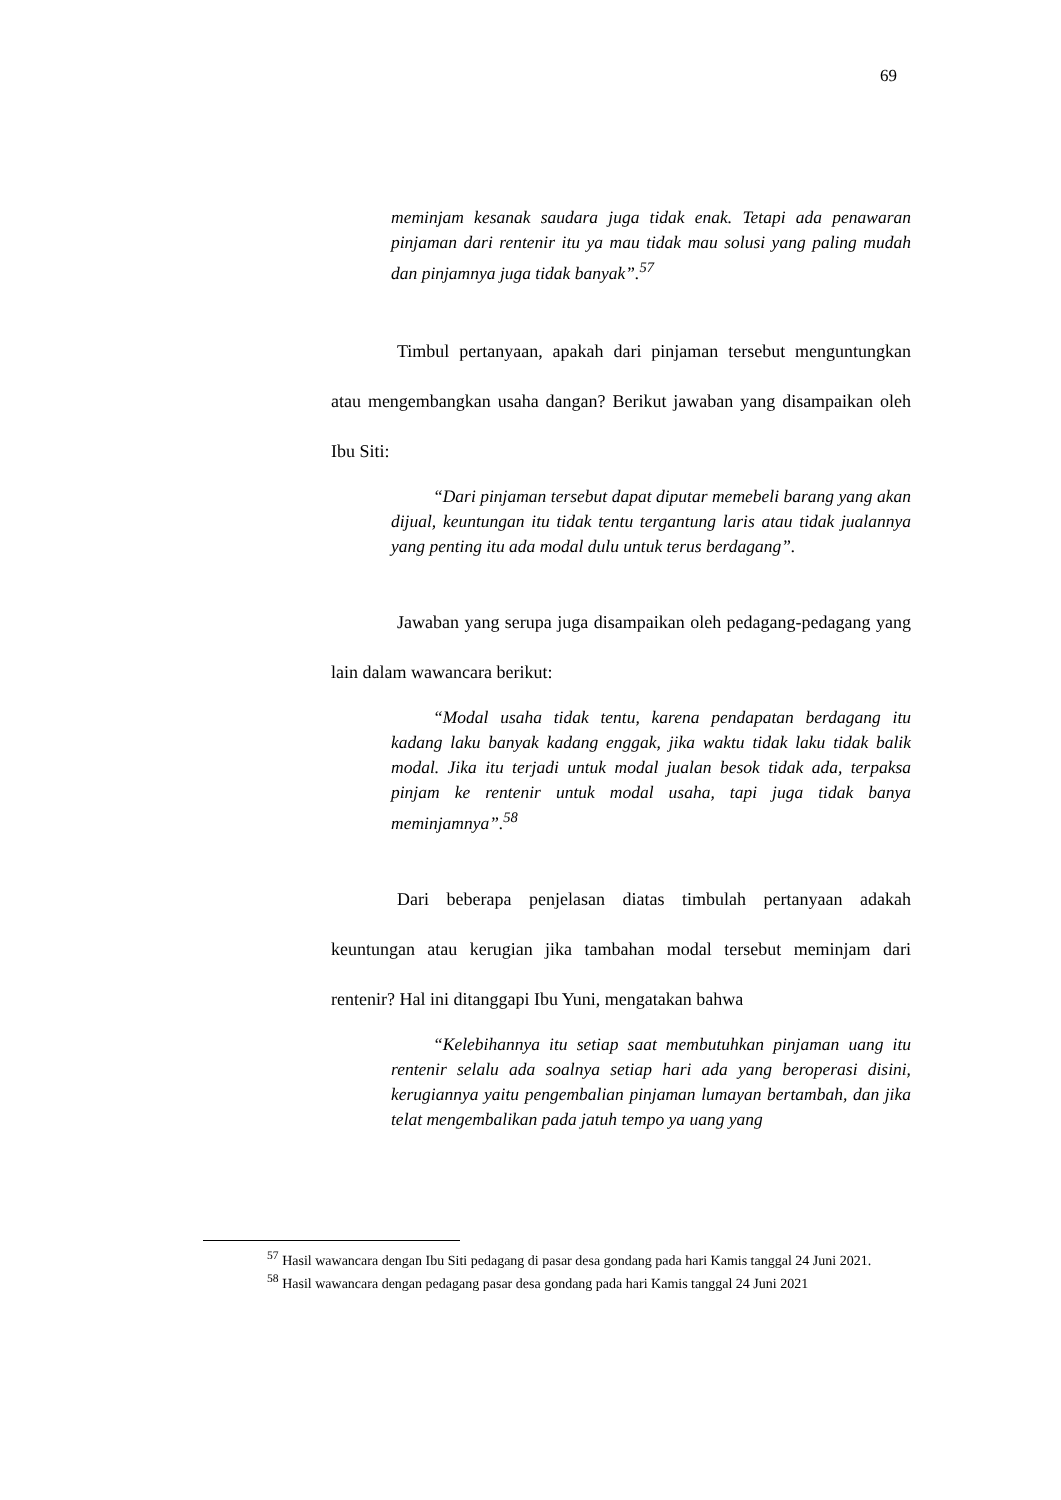69
meminjam kesanak saudara juga tidak enak. Tetapi ada penawaran pinjaman dari rentenir itu ya mau tidak mau solusi yang paling mudah dan pinjamnya juga tidak banyak”.<sup>57</sup>
Timbul pertanyaan, apakah dari pinjaman tersebut menguntungkan atau mengembangkan usaha dangan? Berikut jawaban yang disampaikan oleh Ibu Siti:
“Dari pinjaman tersebut dapat diputar memebeli barang yang akan dijual, keuntungan itu tidak tentu tergantung laris atau tidak jualannya yang penting itu ada modal dulu untuk terus berdagang”.
Jawaban yang serupa juga disampaikan oleh pedagang-pedagang yang lain dalam wawancara berikut:
“Modal usaha tidak tentu, karena pendapatan berdagang itu kadang laku banyak kadang enggak, jika waktu tidak laku tidak balik modal. Jika itu terjadi untuk modal jualan besok tidak ada, terpaksa pinjam ke rentenir untuk modal usaha, tapi juga tidak banya meminjamnya”.<sup>58</sup>
Dari beberapa penjelasan diatas timbulah pertanyaan adakah keuntungan atau kerugian jika tambahan modal tersebut meminjam dari rentenir? Hal ini ditanggapi Ibu Yuni, mengatakan bahwa
“Kelebihannya itu setiap saat membutuhkan pinjaman uang itu rentenir selalu ada soalnya setiap hari ada yang beroperasi disini, kerugiannya yaitu pengembalian pinjaman lumayan bertambah, dan jika telat mengembalikan pada jatuh tempo ya uang yang
<sup>57</sup> Hasil wawancara dengan Ibu Siti pedagang di pasar desa gondang pada hari Kamis tanggal 24 Juni 2021.
<sup>58</sup> Hasil wawancara dengan pedagang pasar desa gondang pada hari Kamis tanggal 24 Juni 2021